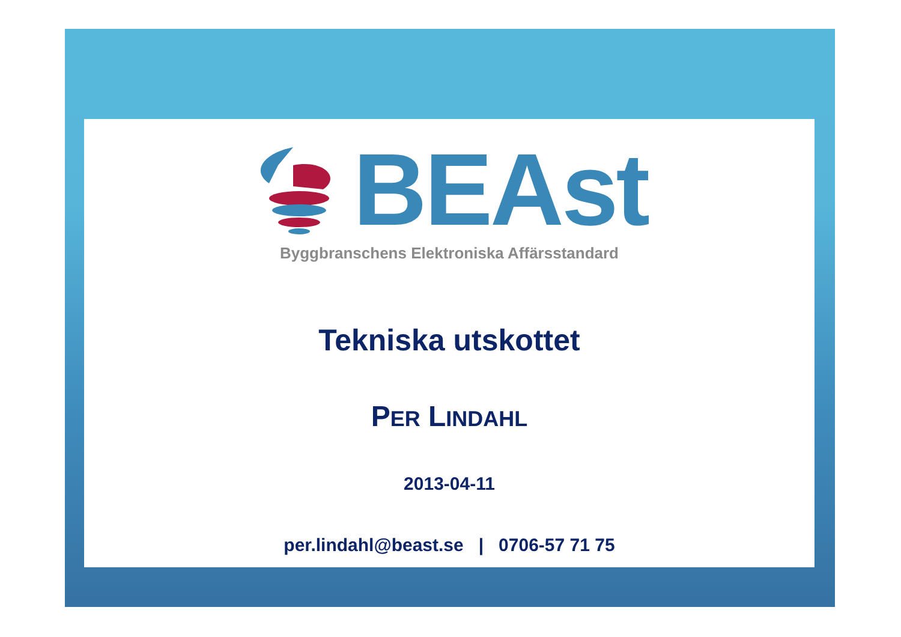BEAst
Byggbranschens Elektroniska Affärsstandard
Tekniska utskottet
PER LINDAHL
2013-04-11
per.lindahl@beast.se | 0706-57 71 75